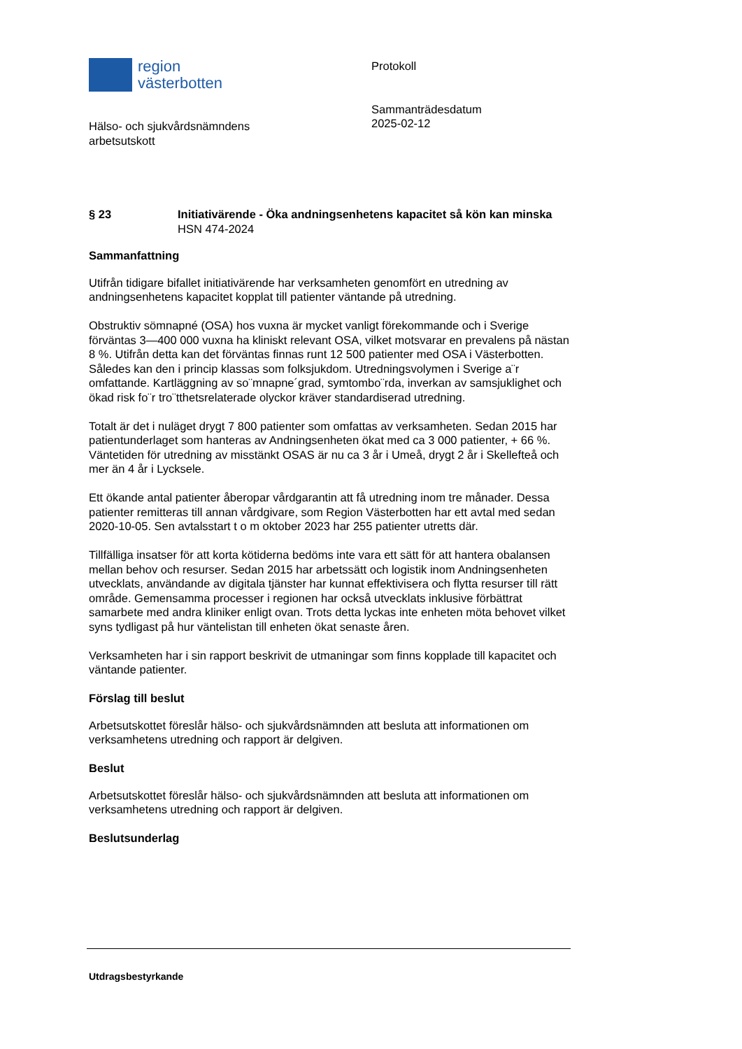region
västerbotten
Hälso- och sjukvårdsnämndens
arbetsutskott
Protokoll
Sammanträdesdatum
2025-02-12
§ 23 Initiativärende - Öka andningsenhetens kapacitet så kön kan minska
HSN 474-2024
Sammanfattning
Utifrån tidigare bifallet initiativärende har verksamheten genomfört en utredning av andningsenhetens kapacitet kopplat till patienter väntande på utredning.
Obstruktiv sömnapné (OSA) hos vuxna är mycket vanligt förekommande och i Sverige förväntas 3—400 000 vuxna ha kliniskt relevant OSA, vilket motsvarar en prevalens på nästan 8 %. Utifrån detta kan det förväntas finnas runt 12 500 patienter med OSA i Västerbotten. Således kan den i princip klassas som folksjukdom. Utredningsvolymen i Sverige a¨r omfattande. Kartläggning av so¨mnapne´grad, symtombo¨rda, inverkan av samsjuklighet och ökad risk fo¨r tro¨tthetsrelaterade olyckor kräver standardiserad utredning.
Totalt är det i nuläget drygt 7 800 patienter som omfattas av verksamheten. Sedan 2015 har patientunderlaget som hanteras av Andningsenheten ökat med ca 3 000 patienter, + 66 %.
Väntetiden för utredning av misstänkt OSAS är nu ca 3 år i Umeå, drygt 2 år i Skellefteå och mer än 4 år i Lycksele.
Ett ökande antal patienter åberopar vårdgarantin att få utredning inom tre månader. Dessa patienter remitteras till annan vårdgivare, som Region Västerbotten har ett avtal med sedan 2020-10-05. Sen avtalsstart t o m oktober 2023 har 255 patienter utretts där.
Tillfälliga insatser för att korta kötiderna bedöms inte vara ett sätt för att hantera obalansen mellan behov och resurser. Sedan 2015 har arbetssätt och logistik inom Andningsenheten utvecklats, användande av digitala tjänster har kunnat effektivisera och flytta resurser till rätt område. Gemensamma processer i regionen har också utvecklats inklusive förbättrat samarbete med andra kliniker enligt ovan. Trots detta lyckas inte enheten möta behovet vilket syns tydligast på hur väntelistan till enheten ökat senaste åren.
Verksamheten har i sin rapport beskrivit de utmaningar som finns kopplade till kapacitet och väntande patienter.
Förslag till beslut
Arbetsutskottet föreslår hälso- och sjukvårdsnämnden att besluta att informationen om verksamhetens utredning och rapport är delgiven.
Beslut
Arbetsutskottet föreslår hälso- och sjukvårdsnämnden att besluta att informationen om verksamhetens utredning och rapport är delgiven.
Beslutsunderlag
Utdragsbestyrkande